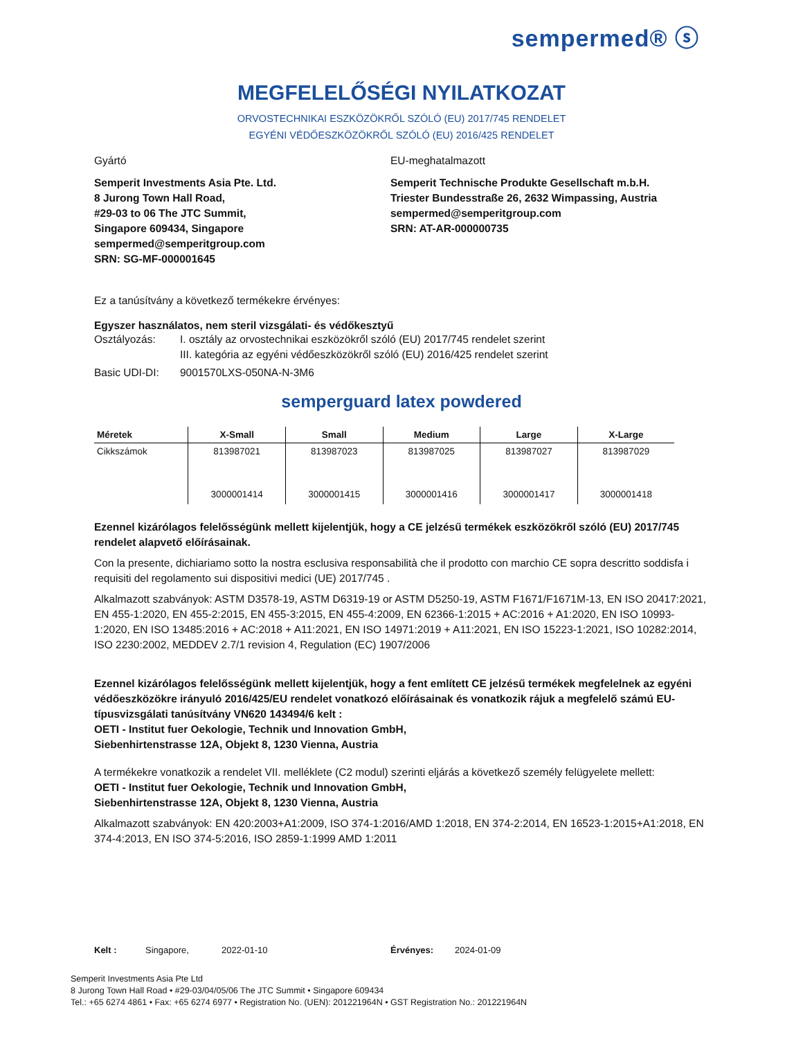sempermed® ⓢ
MEGFELELŐSÉGI NYILATKOZAT
ORVOSTECHNIKAI ESZKÖZÖKRŐL SZÓLÓ (EU) 2017/745 RENDELET
EGYÉNI VÉDŐESZKÖZÖKRŐL SZÓLÓ (EU) 2016/425 RENDELET
Gyártó
Semperit Investments Asia Pte. Ltd.
8 Jurong Town Hall Road,
#29-03 to 06 The JTC Summit,
Singapore 609434, Singapore
sempermed@semperitgroup.com
SRN: SG-MF-000001645
EU-meghatalmazott
Semperit Technische Produkte Gesellschaft m.b.H.
Triester Bundesstraße 26, 2632 Wimpassing, Austria
sempermed@semperitgroup.com
SRN: AT-AR-000000735
Ez a tanúsítvány a következő termékekre érvényes:
Egyszer használatos, nem steril vizsgálati- és védőkesztyű
Osztályozás: I. osztály az orvostechnikai eszközökről szóló (EU) 2017/745 rendelet szerint
III. kategória az egyéni védőeszközökről szóló (EU) 2016/425 rendelet szerint
Basic UDI-DI: 9001570LXS-050NA-N-3M6
semperguard latex powdered
| Méretek | X-Small | Small | Medium | Large | X-Large |
| --- | --- | --- | --- | --- | --- |
| Cikkszámok | 813987021 | 813987023 | 813987025 | 813987027 | 813987029 |
| | 3000001414 | 3000001415 | 3000001416 | 3000001417 | 3000001418 |
Ezennel kizárólagos felelősségünk mellett kijelentjük, hogy a CE jelzésű termékek eszközökről szóló (EU) 2017/745 rendelet alapvető előírásainak.
Con la presente, dichiariamo sotto la nostra esclusiva responsabilità che il prodotto con marchio CE sopra descritto soddisfa i requisiti del regolamento sui dispositivi medici (UE) 2017/745 .
Alkalmazott szabványok: ASTM D3578-19, ASTM D6319-19 or ASTM D5250-19, ASTM F1671/F1671M-13, EN ISO 20417:2021, EN 455-1:2020, EN 455-2:2015, EN 455-3:2015, EN 455-4:2009, EN 62366-1:2015 + AC:2016 + A1:2020, EN ISO 10993-1:2020, EN ISO 13485:2016 + AC:2018 + A11:2021, EN ISO 14971:2019 + A11:2021, EN ISO 15223-1:2021, ISO 10282:2014, ISO 2230:2002, MEDDEV 2.7/1 revision 4, Regulation (EC) 1907/2006
Ezennel kizárólagos felelősségünk mellett kijelentjük, hogy a fent említett CE jelzésű termékek megfelelnek az egyéni védőeszközökre irányuló 2016/425/EU rendelet vonatkozó előírásainak és vonatkozik rájuk a megfelelő számú EU-típusvizsgálati tanúsítvány VN620 143494/6 kelt :
OETI - Institut fuer Oekologie, Technik und Innovation GmbH,
Siebenhirtenstrasse 12A, Objekt 8, 1230 Vienna, Austria
A termékekre vonatkozik a rendelet VII. melléklete (C2 modul) szerinti eljárás a következő személy felügyelete mellett:
OETI - Institut fuer Oekologie, Technik und Innovation GmbH,
Siebenhirtenstrasse 12A, Objekt 8, 1230 Vienna, Austria
Alkalmazott szabványok: EN 420:2003+A1:2009, ISO 374-1:2016/AMD 1:2018, EN 374-2:2014, EN 16523-1:2015+A1:2018, EN 374-4:2013, EN ISO 374-5:2016, ISO 2859-1:1999 AMD 1:2011
Kelt : Singapore, 2022-01-10 Érvényes: 2024-01-09
Semperit Investments Asia Pte Ltd
8 Jurong Town Hall Road • #29-03/04/05/06 The JTC Summit • Singapore 609434
Tel.: +65 6274 4861 • Fax: +65 6274 6977 • Registration No. (UEN): 201221964N • GST Registration No.: 201221964N